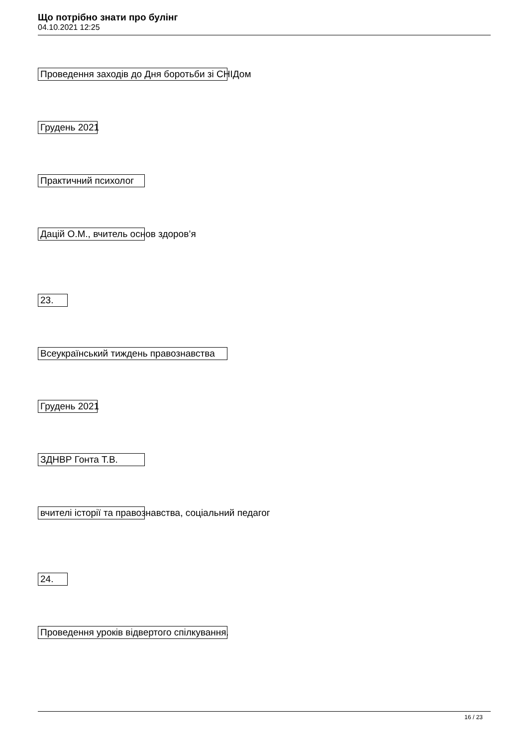Що потрібно знати про булінг
04.10.2021 12:25
Проведення заходів до Дня боротьби зі СНІДом
Грудень 2021
Практичний психолог
Дацій О.М., вчитель основ здоров’я
23.
Всеукраїнський тиждень правознавства
Грудень 2021
ЗДНВР Гонта Т.В.
вчителі історії та правознавства, соціальний педагог
24.
Проведення уроків відвертого спілкування.
16 / 23